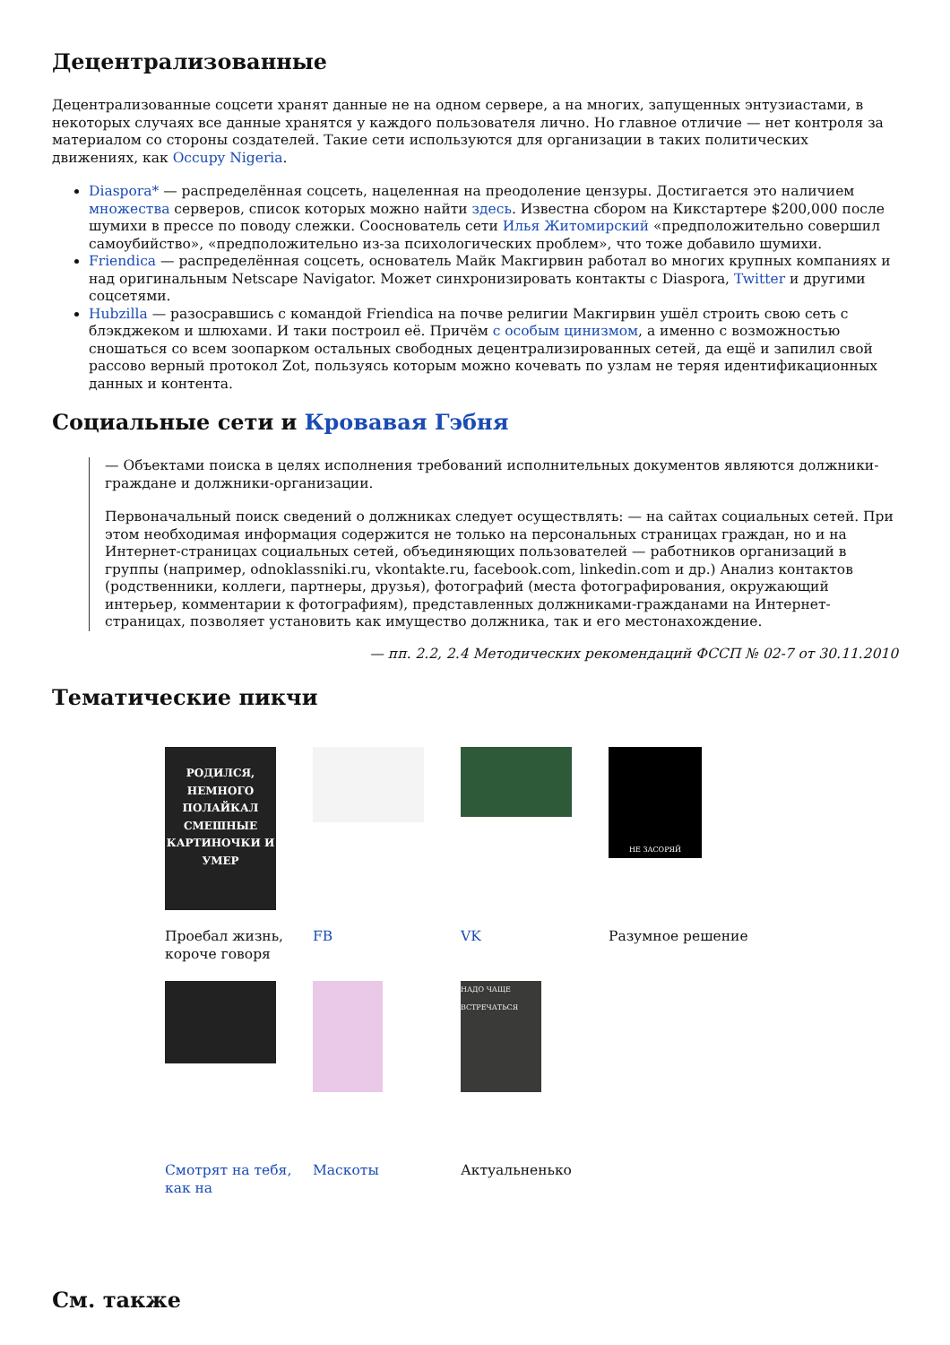Децентрализованные
Децентрализованные соцсети хранят данные не на одном сервере, а на многих, запущенных энтузиастами, в некоторых случаях все данные хранятся у каждого пользователя лично. Но главное отличие — нет контроля за материалом со стороны создателей. Такие сети используются для организации в таких политических движениях, как Occupy Nigeria.
Diaspora* — распределённая соцсеть, нацеленная на преодоление цензуры. Достигается это наличием множества серверов, список которых можно найти здесь. Известна сбором на Кикстартере $200,000 после шумихи в прессе по поводу слежки. Сооснователь сети Илья Житомирский «предположительно совершил самоубийство», «предположительно из-за психологических проблем», что тоже добавило шумихи.
Friendica — распределённая соцсеть, основатель Майк Макгирвин работал во многих крупных компаниях и над оригинальным Netscape Navigator. Может синхронизировать контакты с Diaspora, Twitter и другими соцсетями.
Hubzilla — разосравшись с командой Friendica на почве религии Макгирвин ушёл строить свою сеть с блэкджеком и шлюхами. И таки построил её. Причём с особым цинизмом, а именно с возможностью сношаться со всем зоопарком остальных свободных децентрализированных сетей, да ещё и запилил свой рассово верный протокол Zot, пользуясь которым можно кочевать по узлам не теряя идентификационных данных и контента.
Социальные сети и Кровавая Гэбня
— Объектами поиска в целях исполнения требований исполнительных документов являются должники-граждане и должники-организации.
Первоначальный поиск сведений о должниках следует осуществлять: — на сайтах социальных сетей. При этом необходимая информация содержится не только на персональных страницах граждан, но и на Интернет-страницах социальных сетей, объединяющих пользователей — работников организаций в группы (например, odnoklassniki.ru, vkontakte.ru, facebook.com, linkedin.com и др.) Анализ контактов (родственники, коллеги, партнеры, друзья), фотографий (места фотографирования, окружающий интерьер, комментарии к фотографиям), представленных должниками-гражданами на Интернет-страницах, позволяет установить как имущество должника, так и его местонахождение.
— пп. 2.2, 2.4 Методических рекомендаций ФССП № 02-7 от 30.11.2010
Тематические пикчи
РОДИЛСЯ, НЕМНОГО ПОЛАЙКАЛ СМЕШНЫЕ КАРТИНОЧКИ И УМЕР
НЕ ЗАСОРЯЙ
Проебал жизнь, короче говоря
FB
VK
Разумное решение
НАДО ЧАЩЕ ВСТРЕЧАТЬСЯ
Смотрят на тебя, как на
Маскоты
Актуальненько
См. также